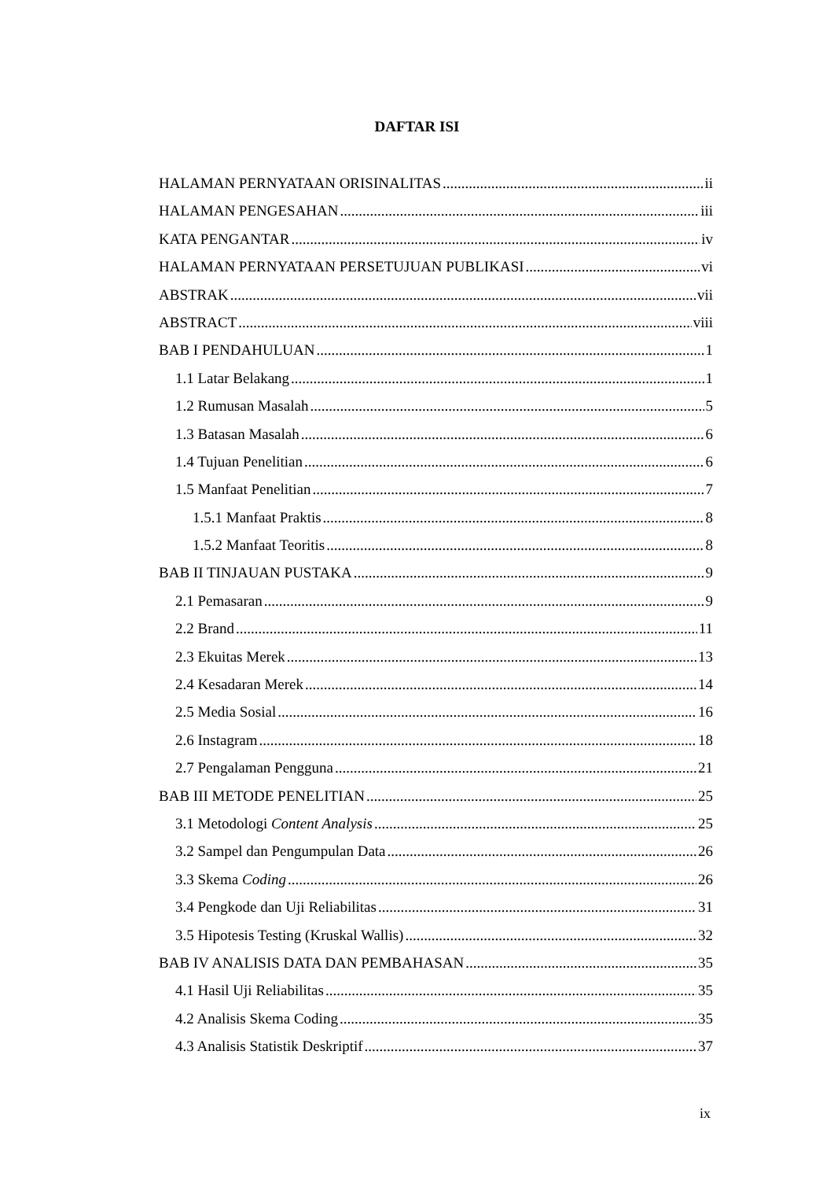DAFTAR ISI
HALAMAN PERNYATAAN ORISINALITAS ii
HALAMAN PENGESAHAN iii
KATA PENGANTAR iv
HALAMAN PERNYATAAN PERSETUJUAN PUBLIKASI vi
ABSTRAK vii
ABSTRACT viii
BAB I PENDAHULUAN 1
1.1 Latar Belakang 1
1.2 Rumusan Masalah 5
1.3 Batasan Masalah 6
1.4 Tujuan Penelitian 6
1.5 Manfaat Penelitian 7
1.5.1 Manfaat Praktis 8
1.5.2 Manfaat Teoritis 8
BAB II TINJAUAN PUSTAKA 9
2.1 Pemasaran 9
2.2 Brand 11
2.3 Ekuitas Merek 13
2.4 Kesadaran Merek 14
2.5 Media Sosial 16
2.6 Instagram 18
2.7 Pengalaman Pengguna 21
BAB III METODE PENELITIAN 25
3.1 Metodologi Content Analysis 25
3.2 Sampel dan Pengumpulan Data 26
3.3 Skema Coding 26
3.4 Pengkode dan Uji Reliabilitas 31
3.5 Hipotesis Testing (Kruskal Wallis) 32
BAB IV ANALISIS DATA DAN PEMBAHASAN 35
4.1 Hasil Uji Reliabilitas 35
4.2 Analisis Skema Coding 35
4.3 Analisis Statistik Deskriptif 37
ix